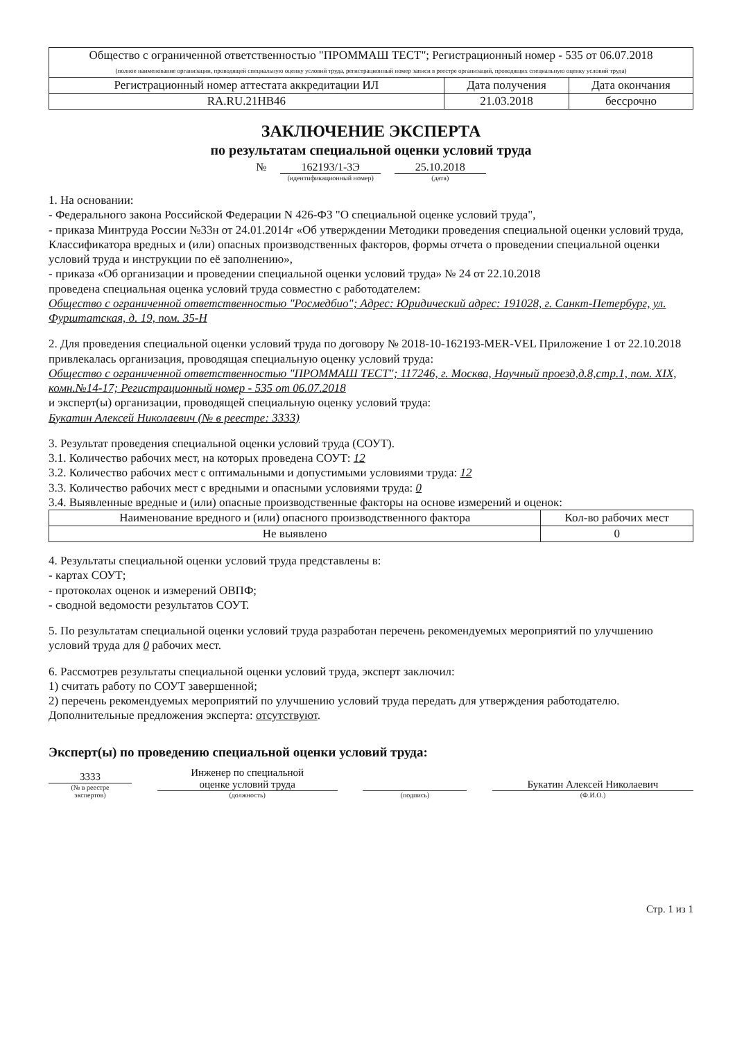| Общество с ограниченной ответственностью "ПРОММАШ ТЕСТ"; Регистрационный номер - 535 от 06.07.2018 (полное наименование организации, проводящей специальную оценку условий труда, регистрационный номер записи в реестре организаций, проводящих специальную оценку условий труда) | | |
| Регистрационный номер аттестата аккредитации ИЛ | Дата получения | Дата окончания |
| RA.RU.21HB46 | 21.03.2018 | бессрочно |
ЗАКЛЮЧЕНИЕ ЭКСПЕРТА
по результатам специальной оценки условий труда
№ 162193/1-3Э
(идентификационный номер)
25.10.2018
(дата)
1. На основании:
- Федерального закона Российской Федерации N 426-ФЗ "О специальной оценке условий труда",
- приказа Минтруда России №33н от 24.01.2014г «Об утверждении Методики проведения специальной оценки условий труда, Классификатора вредных и (или) опасных производственных факторов, формы отчета о проведении специальной оценки условий труда и инструкции по её заполнению»,
- приказа «Об организации и проведении специальной оценки условий труда» № 24 от 22.10.2018
проведена специальная оценка условий труда совместно с работодателем:
Общество с ограниченной ответственностью "Росмедбио"; Адрес: Юридический адрес: 191028, г. Санкт-Петербург, ул. Фурштатская, д. 19, пом. 35-Н
2. Для проведения специальной оценки условий труда по договору № 2018-10-162193-MER-VEL Приложение 1 от 22.10.2018 привлекалась организация, проводящая специальную оценку условий труда:
Общество с ограниченной ответственностью "ПРОММАШ ТЕСТ"; 117246, г. Москва, Научный проезд,д.8,стр.1, пом. XIX, комн.№14-17; Регистрационный номер - 535 от 06.07.2018
и эксперт(ы) организации, проводящей специальную оценку условий труда:
Букатин Алексей Николаевич (№ в реестре: 3333)
3. Результат проведения специальной оценки условий труда (СОУТ).
3.1. Количество рабочих мест, на которых проведена СОУТ: 12
3.2. Количество рабочих мест с оптимальными и допустимыми условиями труда: 12
3.3. Количество рабочих мест с вредными и опасными условиями труда: 0
3.4. Выявленные вредные и (или) опасные производственные факторы на основе измерений и оценок:
| Наименование вредного и (или) опасного производственного фактора | Кол-во рабочих мест |
| --- | --- |
| Не выявлено | 0 |
4. Результаты специальной оценки условий труда представлены в:
- картах СОУТ;
- протоколах оценок и измерений ОВПФ;
- сводной ведомости результатов СОУТ.
5. По результатам специальной оценки условий труда разработан перечень рекомендуемых мероприятий по улучшению условий труда для 0 рабочих мест.
6. Рассмотрев результаты специальной оценки условий труда, эксперт заключил:
1) считать работу по СОУТ завершенной;
2) перечень рекомендуемых мероприятий по улучшению условий труда передать для утверждения работодателю.
Дополнительные предложения эксперта: отсутствуют.
Эксперт(ы) по проведению специальной оценки условий труда:
3333
(№ в реестре
экспертов)
Инженер по специальной
оценке условий труда
(должность)
(подпись)
Букатин Алексей Николаевич
(Ф.И.О.)
Стр. 1 из 1